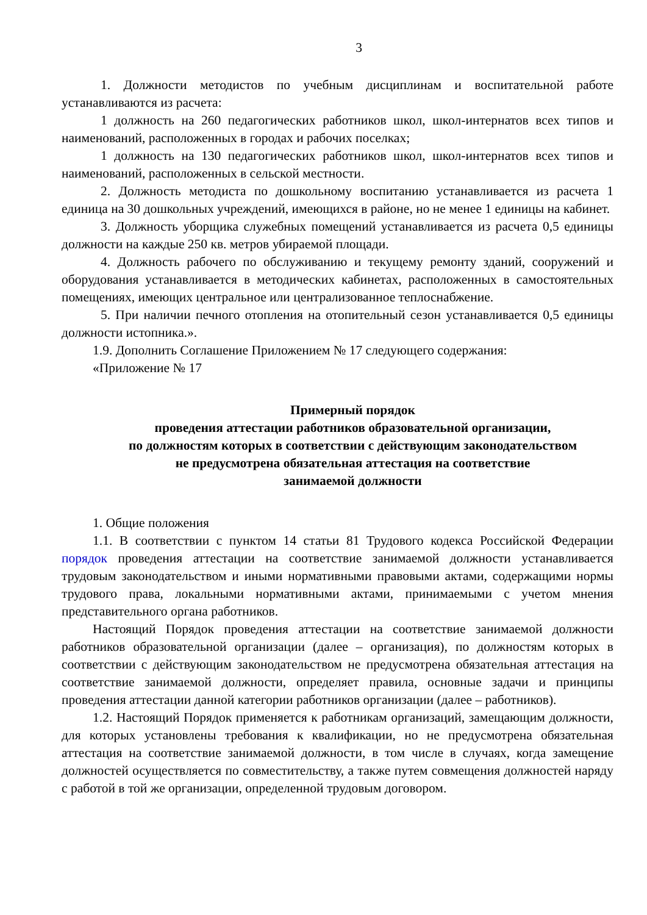3
1. Должности методистов по учебным дисциплинам и воспитательной работе устанавливаются из расчета:
1 должность на 260 педагогических работников школ, школ-интернатов всех типов и наименований, расположенных в городах и рабочих поселках;
1 должность на 130 педагогических работников школ, школ-интернатов всех типов и наименований, расположенных в сельской местности.
2. Должность методиста по дошкольному воспитанию устанавливается из расчета 1 единица на 30 дошкольных учреждений, имеющихся в районе, но не менее 1 единицы на кабинет.
3. Должность уборщика служебных помещений устанавливается из расчета 0,5 единицы должности на каждые 250 кв. метров убираемой площади.
4. Должность рабочего по обслуживанию и текущему ремонту зданий, сооружений и оборудования устанавливается в методических кабинетах, расположенных в самостоятельных помещениях, имеющих центральное или централизованное теплоснабжение.
5. При наличии печного отопления на отопительный сезон устанавливается 0,5 единицы должности истопника.».
1.9. Дополнить Соглашение Приложением № 17 следующего содержания:
«Приложение № 17
Примерный порядок
проведения аттестации работников образовательной организации,
по должностям которых в соответствии с действующим законодательством
не предусмотрена обязательная аттестация на соответствие
занимаемой должности
1. Общие положения
1.1. В соответствии с пунктом 14 статьи 81 Трудового кодекса Российской Федерации порядок проведения аттестации на соответствие занимаемой должности устанавливается трудовым законодательством и иными нормативными правовыми актами, содержащими нормы трудового права, локальными нормативными актами, принимаемыми с учетом мнения представительного органа работников.
Настоящий Порядок проведения аттестации на соответствие занимаемой должности работников образовательной организации (далее – организация), по должностям которых в соответствии с действующим законодательством не предусмотрена обязательная аттестация на соответствие занимаемой должности, определяет правила, основные задачи и принципы проведения аттестации данной категории работников организации (далее – работников).
1.2. Настоящий Порядок применяется к работникам организаций, замещающим должности, для которых установлены требования к квалификации, но не предусмотрена обязательная аттестация на соответствие занимаемой должности, в том числе в случаях, когда замещение должностей осуществляется по совместительству, а также путем совмещения должностей наряду с работой в той же организации, определенной трудовым договором.